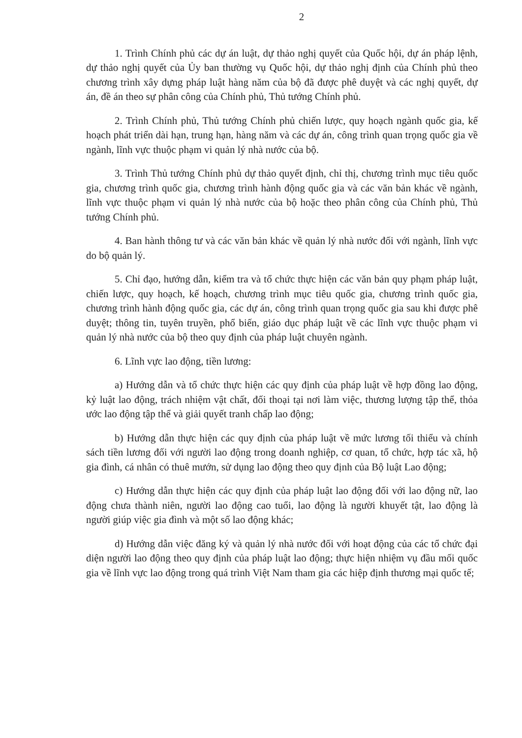2
1. Trình Chính phủ các dự án luật, dự thảo nghị quyết của Quốc hội, dự án pháp lệnh, dự thảo nghị quyết của Ủy ban thường vụ Quốc hội, dự thảo nghị định của Chính phủ theo chương trình xây dựng pháp luật hàng năm của bộ đã được phê duyệt và các nghị quyết, dự án, đề án theo sự phân công của Chính phủ, Thủ tướng Chính phủ.
2. Trình Chính phủ, Thủ tướng Chính phủ chiến lược, quy hoạch ngành quốc gia, kế hoạch phát triển dài hạn, trung hạn, hàng năm và các dự án, công trình quan trọng quốc gia về ngành, lĩnh vực thuộc phạm vi quản lý nhà nước của bộ.
3. Trình Thủ tướng Chính phủ dự thảo quyết định, chỉ thị, chương trình mục tiêu quốc gia, chương trình quốc gia, chương trình hành động quốc gia và các văn bản khác về ngành, lĩnh vực thuộc phạm vi quản lý nhà nước của bộ hoặc theo phân công của Chính phủ, Thủ tướng Chính phủ.
4. Ban hành thông tư và các văn bản khác về quản lý nhà nước đối với ngành, lĩnh vực do bộ quản lý.
5. Chỉ đạo, hướng dẫn, kiểm tra và tổ chức thực hiện các văn bản quy phạm pháp luật, chiến lược, quy hoạch, kế hoạch, chương trình mục tiêu quốc gia, chương trình quốc gia, chương trình hành động quốc gia, các dự án, công trình quan trọng quốc gia sau khi được phê duyệt; thông tin, tuyên truyền, phổ biến, giáo dục pháp luật về các lĩnh vực thuộc phạm vi quản lý nhà nước của bộ theo quy định của pháp luật chuyên ngành.
6. Lĩnh vực lao động, tiền lương:
a) Hướng dẫn và tổ chức thực hiện các quy định của pháp luật về hợp đồng lao động, kỷ luật lao động, trách nhiệm vật chất, đối thoại tại nơi làm việc, thương lượng tập thể, thỏa ước lao động tập thể và giải quyết tranh chấp lao động;
b) Hướng dẫn thực hiện các quy định của pháp luật về mức lương tối thiểu và chính sách tiền lương đối với người lao động trong doanh nghiệp, cơ quan, tổ chức, hợp tác xã, hộ gia đình, cá nhân có thuê mướn, sử dụng lao động theo quy định của Bộ luật Lao động;
c) Hướng dẫn thực hiện các quy định của pháp luật lao động đối với lao động nữ, lao động chưa thành niên, người lao động cao tuổi, lao động là người khuyết tật, lao động là người giúp việc gia đình và một số lao động khác;
d) Hướng dẫn việc đăng ký và quản lý nhà nước đối với hoạt động của các tổ chức đại diện người lao động theo quy định của pháp luật lao động; thực hiện nhiệm vụ đầu mối quốc gia về lĩnh vực lao động trong quá trình Việt Nam tham gia các hiệp định thương mại quốc tế;